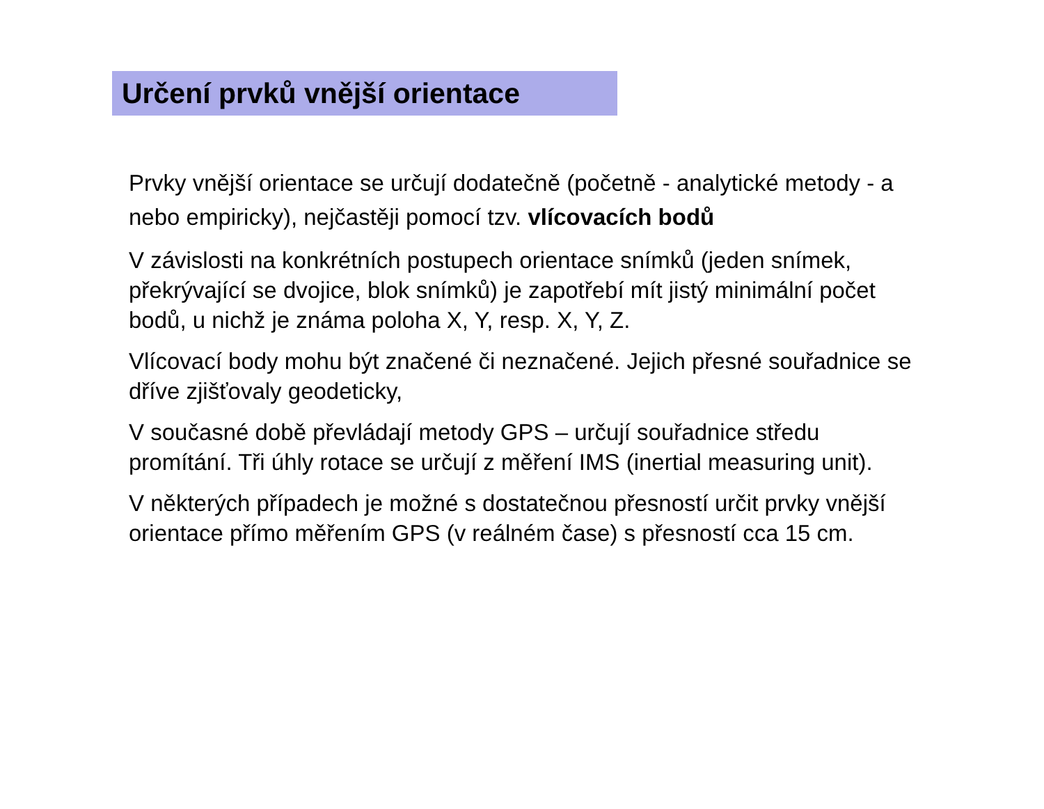Určení prvků vnější orientace
Prvky vnější orientace se určují dodatečně (početně - analytické metody - a nebo empiricky), nejčastěji pomocí tzv. vlícovacích bodů
V závislosti na konkrétních postupech orientace snímků (jeden snímek, překrývající se dvojice, blok snímků) je zapotřebí mít jistý minimální počet bodů, u nichž je známa poloha X, Y, resp. X, Y, Z.
Vlícovací body mohu být značené či neznačené. Jejich přesné souřadnice se dříve zjišťovaly geodeticky,
V současné době převládají metody GPS – určují souřadnice středu promítání. Tři úhly rotace se určují z měření IMS (inertial measuring unit).
V některých případech je možné s dostatečnou přesností určit prvky vnější orientace přímo měřením GPS (v reálném čase) s přesností cca 15 cm.